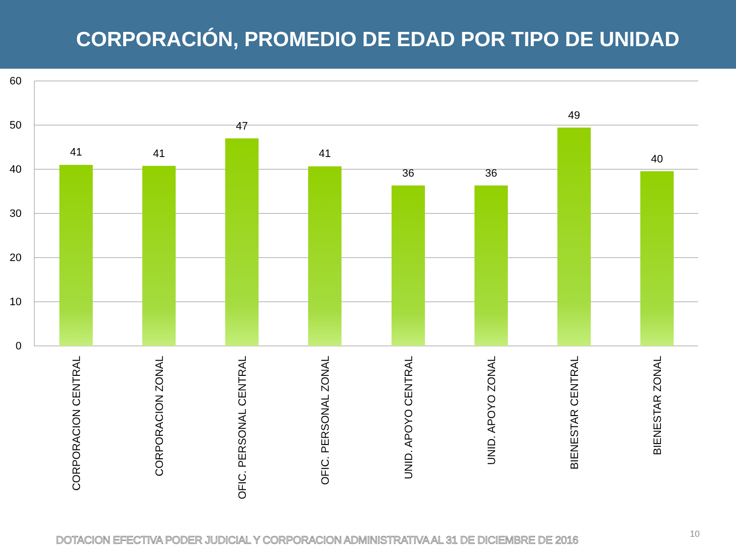CORPORACIÓN, PROMEDIO DE EDAD POR TIPO DE UNIDAD
60
50
40
30
20
10
0
41
41
47
41
36
36
49
40
CORPORACION CENTRAL
CORPORACION ZONAL
OFIC. PERSONAL CENTRAL
OFIC. PERSONAL ZONAL
UNID. APOYO CENTRAL
UNID. APOYO ZONAL
BIENESTAR CENTRAL
BIENESTAR ZONAL
DOTACION EFECTIVA PODER JUDICIAL Y CORPORACION ADMINISTRATIVA AL 31 DE DICIEMBRE DE 2016
10